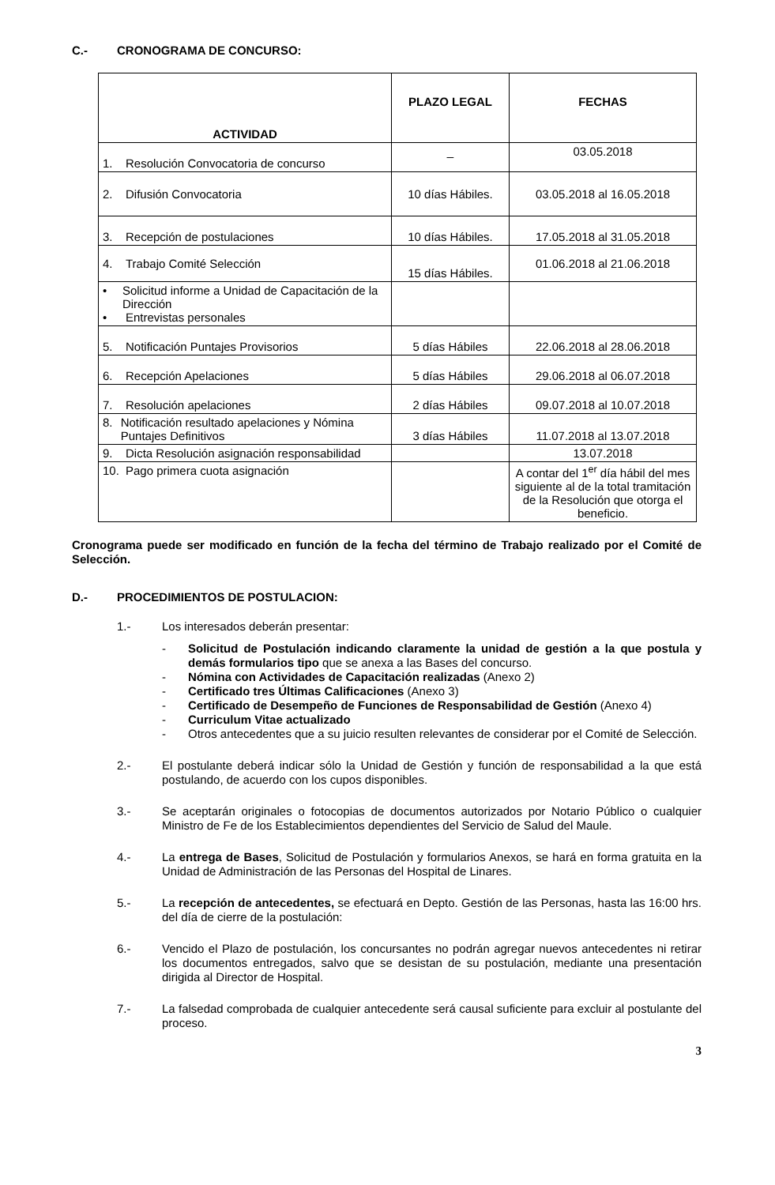C.- CRONOGRAMA DE CONCURSO:
| ACTIVIDAD | PLAZO LEGAL | FECHAS |
| --- | --- | --- |
| 1. Resolución Convocatoria de concurso | _ | 03.05.2018 |
| 2. Difusión Convocatoria | 10 días Hábiles. | 03.05.2018 al 16.05.2018 |
| 3. Recepción de postulaciones | 10 días Hábiles. | 17.05.2018 al 31.05.2018 |
| 4. Trabajo Comité Selección | 15 días Hábiles. | 01.06.2018 al 21.06.2018 |
| • Solicitud informe a Unidad de Capacitación de la Dirección • Entrevistas personales | | |
| 5. Notificación Puntajes Provisorios | 5 días Hábiles | 22.06.2018 al 28.06.2018 |
| 6. Recepción Apelaciones | 5 días Hábiles | 29.06.2018 al 06.07.2018 |
| 7. Resolución apelaciones | 2 días Hábiles | 09.07.2018 al 10.07.2018 |
| 8. Notificación resultado apelaciones y Nómina Puntajes Definitivos | 3 días Hábiles | 11.07.2018 al 13.07.2018 |
| 9. Dicta Resolución asignación responsabilidad | | 13.07.2018 |
| 10. Pago primera cuota asignación | | A contar del 1<sup>er</sup> día hábil del mes siguiente al de la total tramitación de la Resolución que otorga el beneficio. |
Cronograma puede ser modificado en función de la fecha del término de Trabajo realizado por el Comité de Selección.
D.- PROCEDIMIENTOS DE POSTULACION:
1.-
Los interesados deberán presentar:
- Solicitud de Postulación indicando claramente la unidad de gestión a la que postula y demás formularios tipo que se anexa a las Bases del concurso.
- Nómina con Actividades de Capacitación realizadas (Anexo 2)
- Certificado tres Últimas Calificaciones (Anexo 3)
- Certificado de Desempeño de Funciones de Responsabilidad de Gestión (Anexo 4)
- Curriculum Vitae actualizado
- Otros antecedentes que a su juicio resulten relevantes de considerar por el Comité de Selección.
2.-
El postulante deberá indicar sólo la Unidad de Gestión y función de responsabilidad a la que está postulando, de acuerdo con los cupos disponibles.
3.-
Se aceptarán originales o fotocopias de documentos autorizados por Notario Público o cualquier Ministro de Fe de los Establecimientos dependientes del Servicio de Salud del Maule.
4.-
La entrega de Bases, Solicitud de Postulación y formularios Anexos, se hará en forma gratuita en la Unidad de Administración de las Personas del Hospital de Linares.
5.-
La recepción de antecedentes, se efectuará en Depto. Gestión de las Personas, hasta las 16:00 hrs. del día de cierre de la postulación:
6.-
Vencido el Plazo de postulación, los concursantes no podrán agregar nuevos antecedentes ni retirar los documentos entregados, salvo que se desistan de su postulación, mediante una presentación dirigida al Director de Hospital.
7.-
La falsedad comprobada de cualquier antecedente será causal suficiente para excluir al postulante del proceso.
3